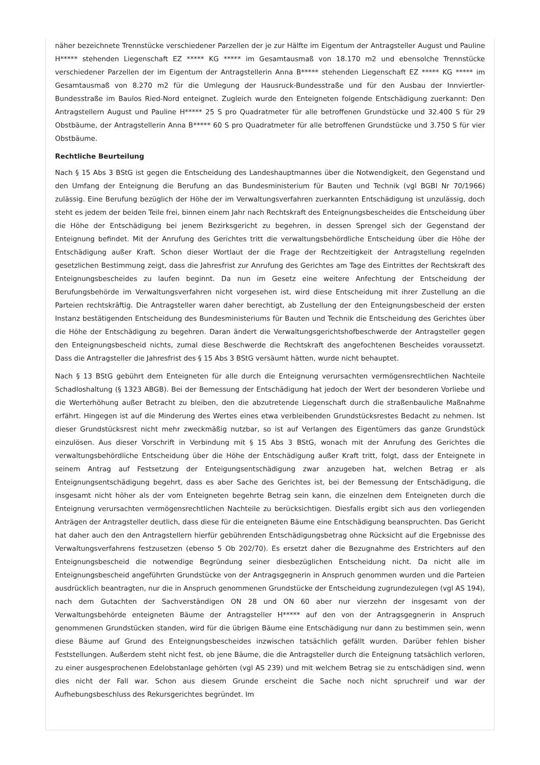näher bezeichnete Trennstücke verschiedener Parzellen der je zur Hälfte im Eigentum der Antragsteller August und Pauline H***** stehenden Liegenschaft EZ ***** KG ***** im Gesamtausmaß von 18.170 m2 und ebensolche Trennstücke verschiedener Parzellen der im Eigentum der Antragstellerin Anna B***** stehenden Liegenschaft EZ ***** KG ***** im Gesamtausmaß von 8.270 m2 für die Umlegung der Hausruck-Bundesstraße und für den Ausbau der Innviertler-Bundesstraße im Baulos Ried-Nord enteignet. Zugleich wurde den Enteigneten folgende Entschädigung zuerkannt: Den Antragstellern August und Pauline H***** 25 S pro Quadratmeter für alle betroffenen Grundstücke und 32.400 S für 29 Obstbäume, der Antragstellerin Anna B***** 60 S pro Quadratmeter für alle betroffenen Grundstücke und 3.750 S für vier Obstbäume.
Rechtliche Beurteilung
Nach § 15 Abs 3 BStG ist gegen die Entscheidung des Landeshauptmannes über die Notwendigkeit, den Gegenstand und den Umfang der Enteignung die Berufung an das Bundesministerium für Bauten und Technik (vgl BGBl Nr 70/1966) zulässig. Eine Berufung bezüglich der Höhe der im Verwaltungsverfahren zuerkannten Entschädigung ist unzulässig, doch steht es jedem der beiden Teile frei, binnen einem Jahr nach Rechtskraft des Enteignungsbescheides die Entscheidung über die Höhe der Entschädigung bei jenem Bezirksgericht zu begehren, in dessen Sprengel sich der Gegenstand der Enteignung befindet. Mit der Anrufung des Gerichtes tritt die verwaltungsbehördliche Entscheidung über die Höhe der Entschädigung außer Kraft. Schon dieser Wortlaut der die Frage der Rechtzeitigkeit der Antragstellung regelnden gesetzlichen Bestimmung zeigt, dass die Jahresfrist zur Anrufung des Gerichtes am Tage des Eintrittes der Rechtskraft des Enteignungsbescheides zu laufen beginnt. Da nun im Gesetz eine weitere Anfechtung der Entscheidung der Berufungsbehörde im Verwaltungsverfahren nicht vorgesehen ist, wird diese Entscheidung mit ihrer Zustellung an die Parteien rechtskräftig. Die Antragsteller waren daher berechtigt, ab Zustellung der den Enteignungsbescheid der ersten Instanz bestätigenden Entscheidung des Bundesministeriums für Bauten und Technik die Entscheidung des Gerichtes über die Höhe der Entschädigung zu begehren. Daran ändert die Verwaltungsgerichtshofbeschwerde der Antragsteller gegen den Enteignungsbescheid nichts, zumal diese Beschwerde die Rechtskraft des angefochtenen Bescheides voraussetzt. Dass die Antragsteller die Jahresfrist des § 15 Abs 3 BStG versäumt hätten, wurde nicht behauptet.
Nach § 13 BStG gebührt dem Enteigneten für alle durch die Enteignung verursachten vermögensrechtlichen Nachteile Schadloshaltung (§ 1323 ABGB). Bei der Bemessung der Entschädigung hat jedoch der Wert der besonderen Vorliebe und die Werterhöhung außer Betracht zu bleiben, den die abzutretende Liegenschaft durch die straßenbauliche Maßnahme erfährt. Hingegen ist auf die Minderung des Wertes eines etwa verbleibenden Grundstücksrestes Bedacht zu nehmen. Ist dieser Grundstücksrest nicht mehr zweckmäßig nutzbar, so ist auf Verlangen des Eigentümers das ganze Grundstück einzulösen. Aus dieser Vorschrift in Verbindung mit § 15 Abs 3 BStG, wonach mit der Anrufung des Gerichtes die verwaltungsbehördliche Entscheidung über die Höhe der Entschädigung außer Kraft tritt, folgt, dass der Enteignete in seinem Antrag auf Festsetzung der Enteigungsentschädigung zwar anzugeben hat, welchen Betrag er als Enteignungsentschädigung begehrt, dass es aber Sache des Gerichtes ist, bei der Bemessung der Entschädigung, die insgesamt nicht höher als der vom Enteigneten begehrte Betrag sein kann, die einzelnen dem Enteigneten durch die Enteignung verursachten vermögensrechtlichen Nachteile zu berücksichtigen. Diesfalls ergibt sich aus den vorliegenden Anträgen der Antragsteller deutlich, dass diese für die enteigneten Bäume eine Entschädigung beanspruchten. Das Gericht hat daher auch den den Antragstellern hierfür gebührenden Entschädigungsbetrag ohne Rücksicht auf die Ergebnisse des Verwaltungsverfahrens festzusetzen (ebenso 5 Ob 202/70). Es ersetzt daher die Bezugnahme des Erstrichters auf den Enteignungsbescheid die notwendige Begründung seiner diesbezüglichen Entscheidung nicht. Da nicht alle im Enteignungsbescheid angeführten Grundstücke von der Antragsgegnerin in Anspruch genommen wurden und die Parteien ausdrücklich beantragten, nur die in Anspruch genommenen Grundstücke der Entscheidung zugrundezulegen (vgl AS 194), nach dem Gutachten der Sachverständigen ON 28 und ON 60 aber nur vierzehn der insgesamt von der Verwaltungsbehörde enteigneten Bäume der Antragsteller H***** auf den von der Antragsgegnerin in Anspruch genommenen Grundstücken standen, wird für die übrigen Bäume eine Entschädigung nur dann zu bestimmen sein, wenn diese Bäume auf Grund des Enteignungsbescheides inzwischen tatsächlich gefällt wurden. Darüber fehlen bisher Feststellungen. Außerdem steht nicht fest, ob jene Bäume, die die Antragsteller durch die Enteignung tatsächlich verloren, zu einer ausgesprochenen Edelobstanlage gehörten (vgl AS 239) und mit welchem Betrag sie zu entschädigen sind, wenn dies nicht der Fall war. Schon aus diesem Grunde erscheint die Sache noch nicht spruchreif und war der Aufhebungsbeschluss des Rekursgerichtes begründet. Im